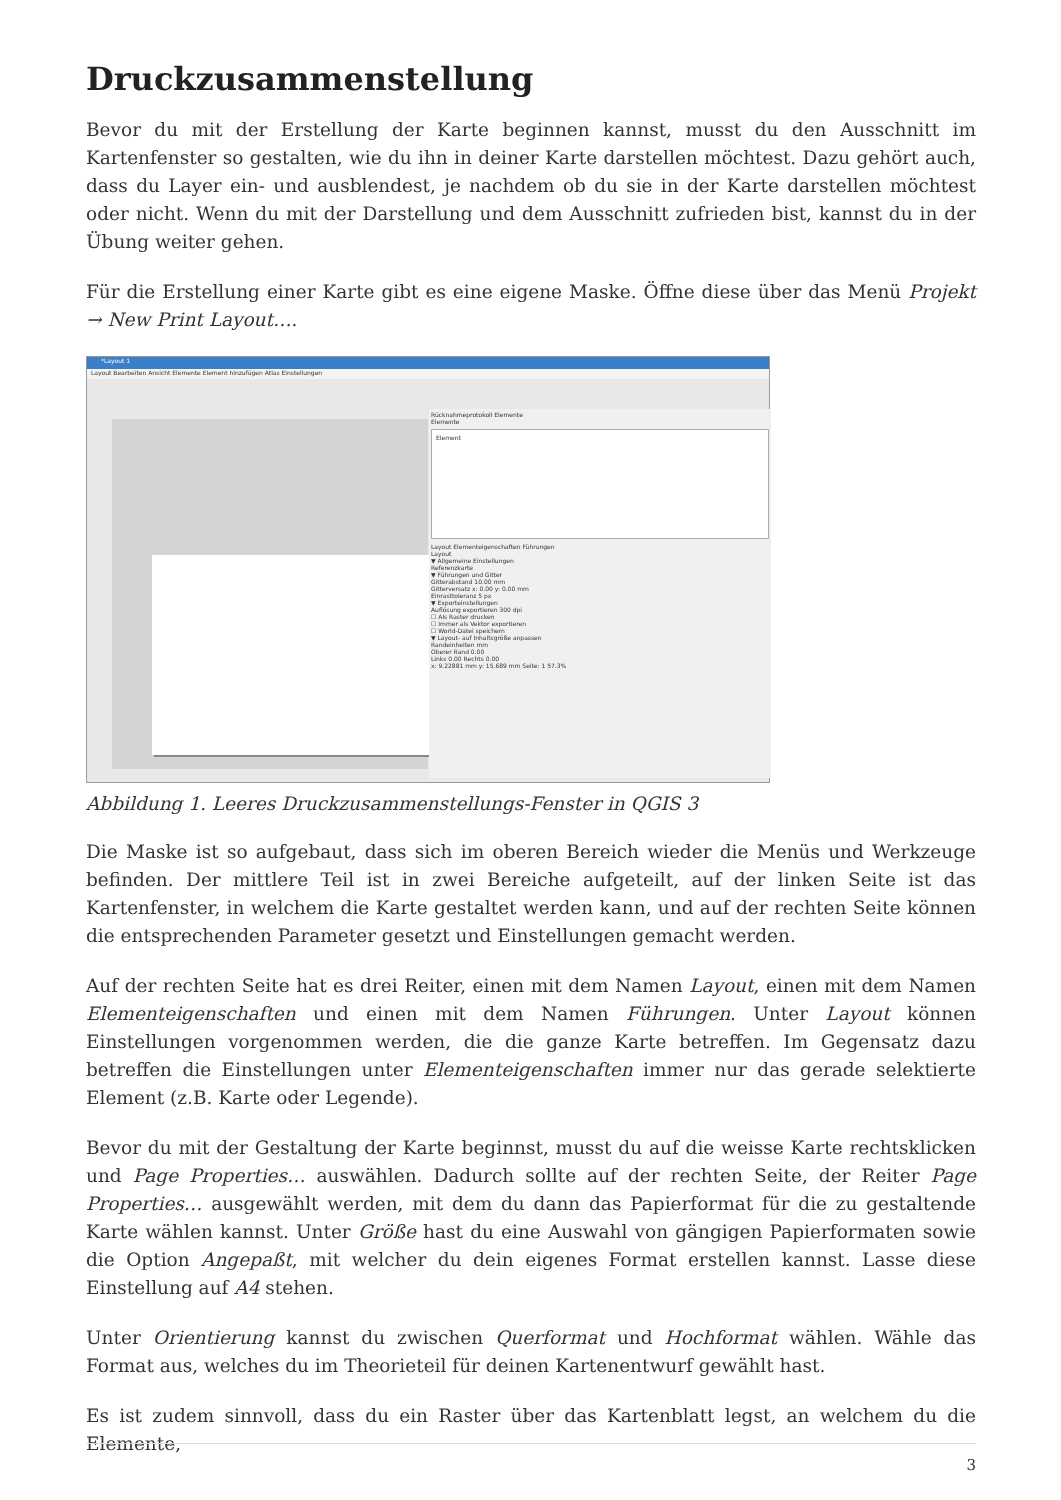Druckzusammenstellung
Bevor du mit der Erstellung der Karte beginnen kannst, musst du den Ausschnitt im Kartenfenster so gestalten, wie du ihn in deiner Karte darstellen möchtest. Dazu gehört auch, dass du Layer ein- und ausblendest, je nachdem ob du sie in der Karte darstellen möchtest oder nicht. Wenn du mit der Darstellung und dem Ausschnitt zufrieden bist, kannst du in der Übung weiter gehen.
Für die Erstellung einer Karte gibt es eine eigene Maske. Öffne diese über das Menü Projekt → New Print Layout….
*Layout 1
Layout Bearbeiten Ansicht Elemente Element hinzufügen Atlas Einstellungen
Rücknahmeprotokoll Elemente
Elemente
Element
Layout Elementeigenschaften Führungen
Layout
▼ Allgemeine Einstellungen
Referenzkarte
▼ Führungen und Gitter
Gitterabstand 10.00 mm
Gitterversatz x: 0.00 y: 0.00 mm
Einrasttoleranz 5 px
▼ Exporteinstellungen
Auflösung exportieren 300 dpi
☐ Als Raster drucken
☐ Immer als Vektor exportieren
☐ World-Datei speichern
▼ Layout- auf Inhaltsgröße anpassen
Randeinheiten mm
Oberer Rand 0.00
Links 0.00 Rechts 0.00
x: 9.22881 mm y: 15.689 mm Seite: 1 57.3%
Abbildung 1. Leeres Druckzusammenstellungs-Fenster in QGIS 3
Die Maske ist so aufgebaut, dass sich im oberen Bereich wieder die Menüs und Werkzeuge befinden. Der mittlere Teil ist in zwei Bereiche aufgeteilt, auf der linken Seite ist das Kartenfenster, in welchem die Karte gestaltet werden kann, und auf der rechten Seite können die entsprechenden Parameter gesetzt und Einstellungen gemacht werden.
Auf der rechten Seite hat es drei Reiter, einen mit dem Namen Layout, einen mit dem Namen Elementeigenschaften und einen mit dem Namen Führungen. Unter Layout können Einstellungen vorgenommen werden, die die ganze Karte betreffen. Im Gegensatz dazu betreffen die Einstellungen unter Elementeigenschaften immer nur das gerade selektierte Element (z.B. Karte oder Legende).
Bevor du mit der Gestaltung der Karte beginnst, musst du auf die weisse Karte rechtsklicken und Page Properties… auswählen. Dadurch sollte auf der rechten Seite, der Reiter Page Properties… ausgewählt werden, mit dem du dann das Papierformat für die zu gestaltende Karte wählen kannst. Unter Größe hast du eine Auswahl von gängigen Papierformaten sowie die Option Angepaßt, mit welcher du dein eigenes Format erstellen kannst. Lasse diese Einstellung auf A4 stehen.
Unter Orientierung kannst du zwischen Querformat und Hochformat wählen. Wähle das Format aus, welches du im Theorieteil für deinen Kartenentwurf gewählt hast.
Es ist zudem sinnvoll, dass du ein Raster über das Kartenblatt legst, an welchem du die Elemente,
3